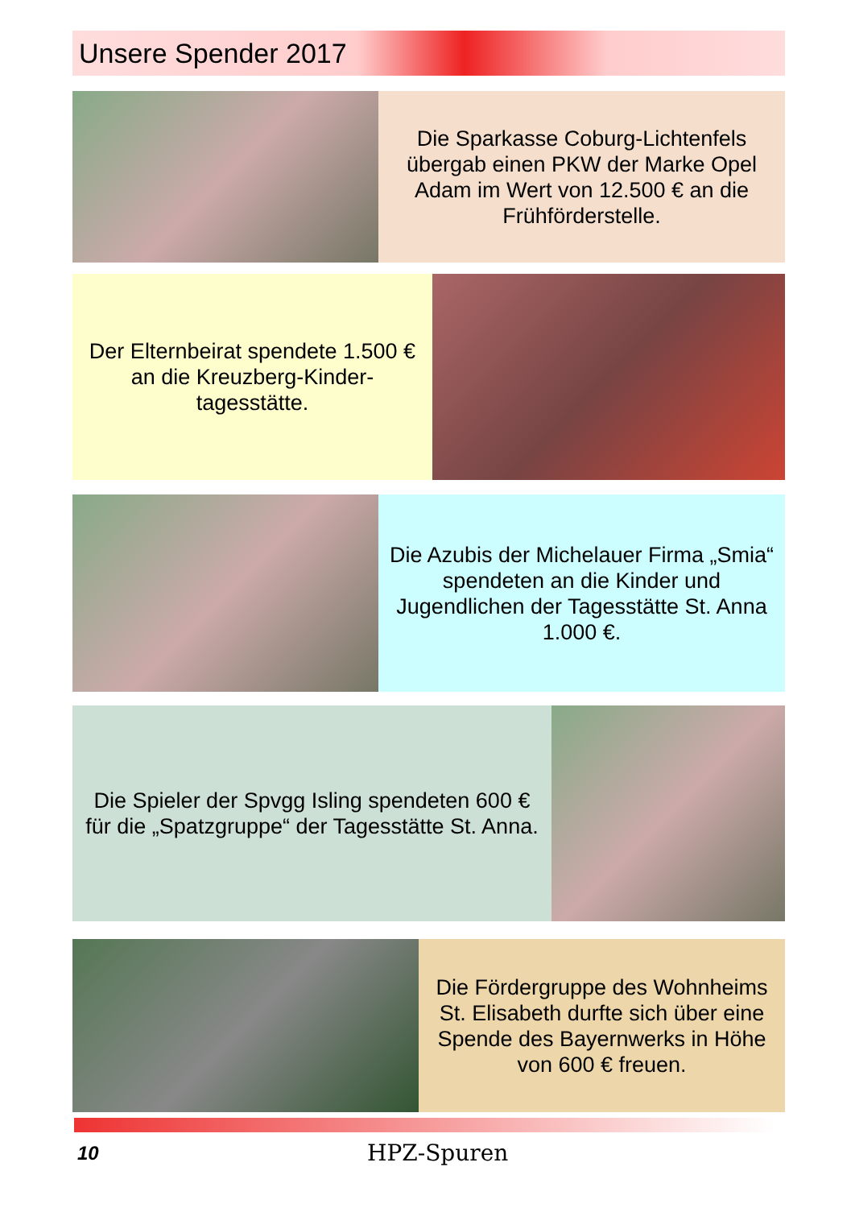Unsere Spender 2017
Die Sparkasse Coburg-Lichtenfels übergab einen PKW der Marke Opel Adam im Wert von 12.500 € an die Frühförderstelle.
Der Elternbeirat spendete 1.500 € an die Kreuzberg-Kinder-tagesstätte.
Die Azubis der Michelauer Firma „Smia“ spendeten an die Kinder und Jugendlichen der Tagesstätte St. Anna 1.000 €.
Die Spieler der Spvgg Isling spendeten 600 € für die „Spatzgruppe“ der Tagesstätte St. Anna.
Die Fördergruppe des Wohnheims St. Elisabeth durfte sich über eine Spende des Bayernwerks in Höhe von 600 € freuen.
10
HPZ-Spuren